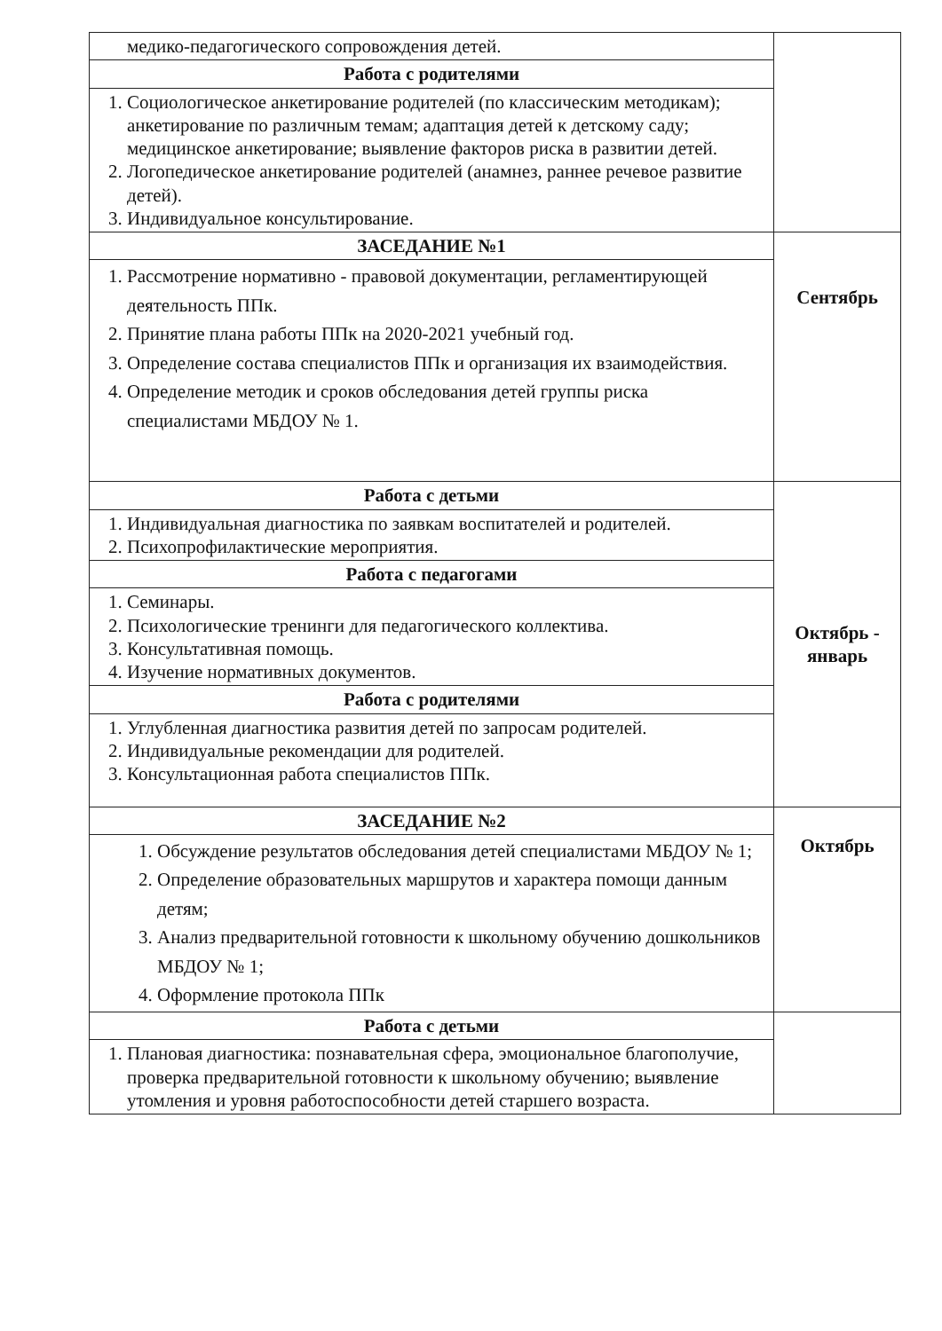| медико-педагогического сопровождения детей. | |
| Работа с родителями | |
| 1. Социологическое анкетирование родителей (по классическим методикам); анкетирование по различным темам; адаптация детей к детскому саду; медицинское анкетирование; выявление факторов риска в развитии детей. 2. Логопедическое анкетирование родителей (анамнез, раннее речевое развитие детей). 3. Индивидуальное консультирование. | |
| ЗАСЕДАНИЕ №1 | Сентябрь |
| 1. Рассмотрение нормативно - правовой документации, регламентирующей деятельность ППк. 2. Принятие плана работы ППк на 2020-2021 учебный год. 3. Определение состава специалистов ППк и организация их взаимодействия. 4. Определение методик и сроков обследования детей группы риска специалистами МБДОУ № 1. | |
| Работа с детьми | Октябрь - январь |
| 1. Индивидуальная диагностика по заявкам воспитателей и родителей. 2. Психопрофилактические мероприятия. | |
| Работа с педагогами | |
| 1. Семинары. 2. Психологические тренинги для педагогического коллектива. 3. Консультативная помощь. 4. Изучение нормативных документов. | |
| Работа с родителями | |
| 1. Углубленная диагностика развития детей по запросам родителей. 2. Индивидуальные рекомендации для родителей. 3. Консультационная работа специалистов ППк. | |
| ЗАСЕДАНИЕ №2 | Октябрь |
| 1. Обсуждение результатов обследования детей специалистами МБДОУ № 1; 2. Определение образовательных маршрутов и характера помощи данным детям; 3. Анализ предварительной готовности к школьному обучению дошкольников МБДОУ № 1; 4. Оформление протокола ППк | |
| Работа с детьми | |
| 1. Плановая диагностика: познавательная сфера, эмоциональное благополучие, проверка предварительной готовности к школьному обучению; выявление утомления и уровня работоспособности детей старшего возраста. | |